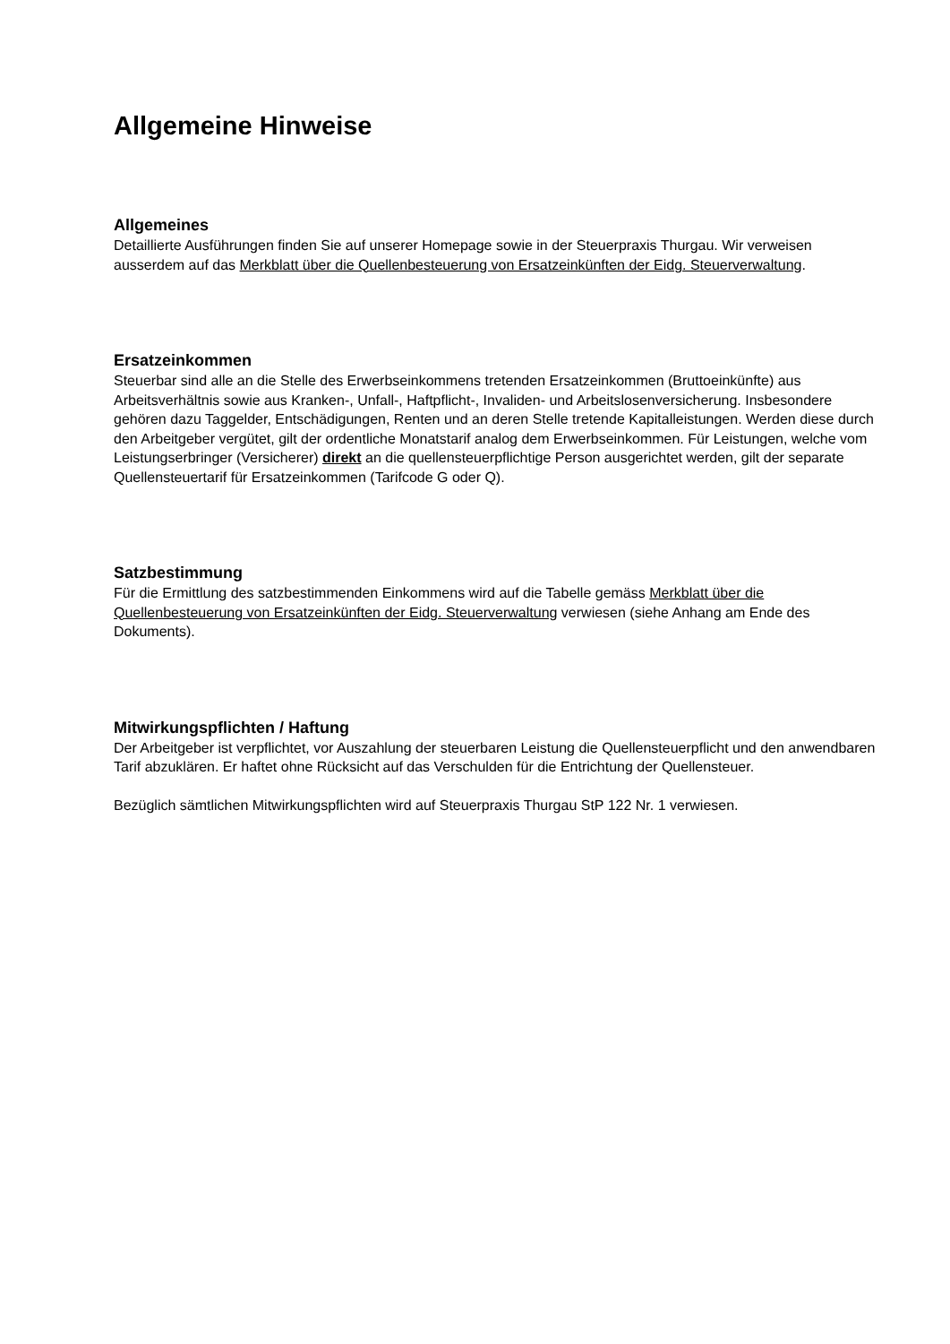Allgemeine Hinweise
Allgemeines
Detaillierte Ausführungen finden Sie auf unserer Homepage sowie in der Steuerpraxis Thurgau. Wir verweisen ausserdem auf das Merkblatt über die Quellenbesteuerung von Ersatzeinkünften der Eidg. Steuerverwaltung.
Ersatzeinkommen
Steuerbar sind alle an die Stelle des Erwerbseinkommens tretenden Ersatzeinkommen (Bruttoeinkünfte) aus Arbeitsverhältnis sowie aus Kranken-, Unfall-, Haftpflicht-, Invaliden- und Arbeitslosenversicherung. Insbesondere gehören dazu Taggelder, Entschädigungen, Renten und an deren Stelle tretende Kapitalleistungen. Werden diese durch den Arbeitgeber vergütet, gilt der ordentliche Monatstarif analog dem Erwerbseinkommen. Für Leistungen, welche vom Leistungserbringer (Versicherer) direkt an die quellensteuerpflichtige Person ausgerichtet werden, gilt der separate Quellensteuertarif für Ersatzeinkommen (Tarifcode G oder Q).
Satzbestimmung
Für die Ermittlung des satzbestimmenden Einkommens wird auf die Tabelle gemäss Merkblatt über die Quellenbesteuerung von Ersatzeinkünften der Eidg. Steuerverwaltung verwiesen (siehe Anhang am Ende des Dokuments).
Mitwirkungspflichten / Haftung
Der Arbeitgeber ist verpflichtet, vor Auszahlung der steuerbaren Leistung die Quellensteuerpflicht und den anwendbaren Tarif abzuklären. Er haftet ohne Rücksicht auf das Verschulden für die Entrichtung der Quellensteuer.
Bezüglich sämtlichen Mitwirkungspflichten wird auf Steuerpraxis Thurgau StP 122 Nr. 1 verwiesen.